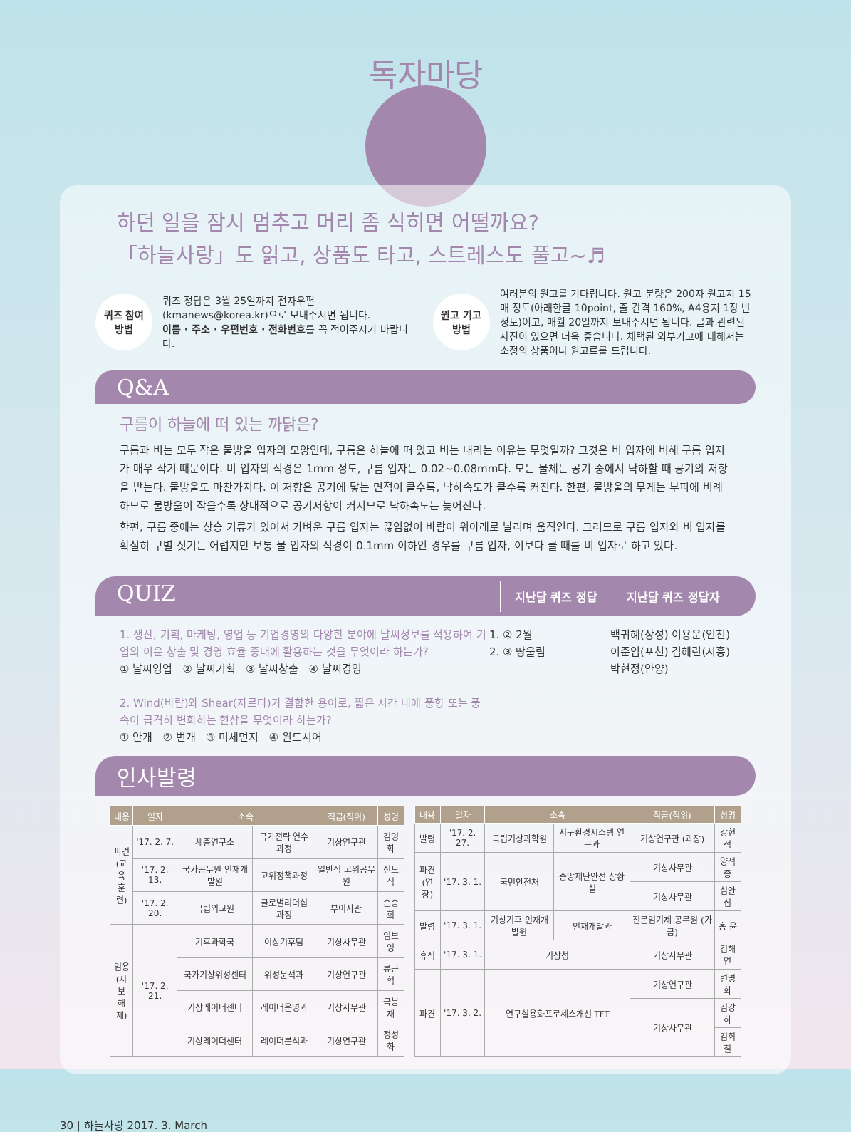독자마당
하던 일을 잠시 멈추고 머리 좀 식히면 어떨까요?
「하늘사랑」도 읽고, 상품도 타고, 스트레스도 풀고~♬
퀴즈 참여
방법
퀴즈 정답은 3월 25일까지 전자우편 (kmanews@korea.kr)으로 보내주시면 됩니다.
이름 · 주소 · 우편번호 · 전화번호를 꼭 적어주시기 바랍니다.
원고 기고
방법
여러분의 원고를 기다립니다. 원고 분량은 200자 원고지 15매 정도(아래한글 10point, 줄 간격 160%, A4용지 1장 반 정도)이고, 매월 20일까지 보내주시면 됩니다. 글과 관련된 사진이 있으면 더욱 좋습니다. 채택된 외부기고에 대해서는 소정의 상품이나 원고료를 드립니다.
Q&A
구름이 하늘에 떠 있는 까닭은?
구름과 비는 모두 작은 물방울 입자의 모양인데, 구름은 하늘에 떠 있고 비는 내리는 이유는 무엇일까? 그것은 비 입자에 비해 구름 입지가 매우 작기 때문이다. 비 입자의 직경은 1mm 정도, 구름 입자는 0.02~0.08mm다. 모든 물체는 공기 중에서 낙하할 때 공기의 저항을 받는다. 물방울도 마찬가지다. 이 저항은 공기에 닿는 면적이 클수록, 낙하속도가 클수록 커진다. 한편, 물방울의 무게는 부피에 비례하므로 물방울이 작을수록 상대적으로 공기저항이 커지므로 낙하속도는 늦어진다.
한편, 구름 중에는 상승 기류가 있어서 가벼운 구름 입자는 끊임없이 바람이 위아래로 날리며 움직인다. 그러므로 구름 입자와 비 입자를 확실히 구별 짓기는 어렵지만 보통 물 입자의 직경이 0.1mm 이하인 경우를 구름 입자, 이보다 클 때를 비 입자로 하고 있다.
QUIZ
지난달 퀴즈 정답 지난달 퀴즈 정답자
1. 생산, 기획, 마케팅, 영업 등 기업경영의 다양한 분야에 날씨정보를 적용하여 기업의 이윤 창출 및 경영 효율 증대에 활용하는 것을 무엇이라 하는가?
① 날씨영업 ② 날씨기획 ③ 날씨창출 ④ 날씨경영
2. Wind(바람)와 Shear(자르다)가 결합한 용어로, 짧은 시간 내에 풍향 또는 풍속이 급격히 변화하는 현상을 무엇이라 하는가?
① 안개 ② 번개 ③ 미세먼지 ④ 윈드시어
1. ② 2월
2. ③ 땅울림
백귀혜(장성) 이용운(인천)
이준임(포천) 김혜린(시흥)
박현정(안양)
인사발령
| 내용 | 일자 | 소속 | | 직급(직위) | 성명 |
| --- | --- | --- | --- | --- | --- |
| 파견 (교육 훈련) | '17. 2. 7. | 세종연구소 | 국가전략 연수과정 | 기상연구관 | 김영화 |
| | '17. 2. 13. | 국가공무원 인재개발원 | 고위정책과정 | 일반직 고위공무원 | 신도식 |
| | '17. 2. 20. | 국립외교원 | 글로벌리더십 과정 | 부이사관 | 손승희 |
| 임용 (시보 해제) | '17. 2. 21. | 기후과학국 | 이상기후팀 | 기상사무관 | 임보영 |
| | | 국가기상위성센터 | 위성분석과 | 기상연구관 | 류근혁 |
| | | 기상레이더센터 | 레이더운영과 | 기상사무관 | 국봉재 |
| | | 기상레이더센터 | 레이더분석과 | 기상연구관 | 정성화 |
| 내용 | 일자 | 소속 | | 직급(직위) | 성명 |
| --- | --- | --- | --- | --- | --- |
| 발령 | '17. 2. 27. | 국립기상과학원 | 지구환경시스템 연구과 | 기상연구관 (과장) | 강현석 |
| 파견 (연장) | '17. 3. 1. | 국민안전처 | 중앙재난안전 상황실 | 기상사무관 | 양석종 |
| | | | | 기상사무관 | 심안섭 |
| 발령 | '17. 3. 1. | 기상기후 인재개발원 | 인재개발과 | 전문임기제 공무원 (가급) | 홍 윤 |
| 휴직 | '17. 3. 1. | 기상청 | | 기상사무관 | 김해연 |
| 파견 | '17. 3. 2. | 연구실용화프로세스개선 TFT | | 기상연구관 | 변영화 |
| | | | | 기상사무관 | 김강하 |
| | | | | | 김회철 |
30 | 하늘사랑 2017. 3. March